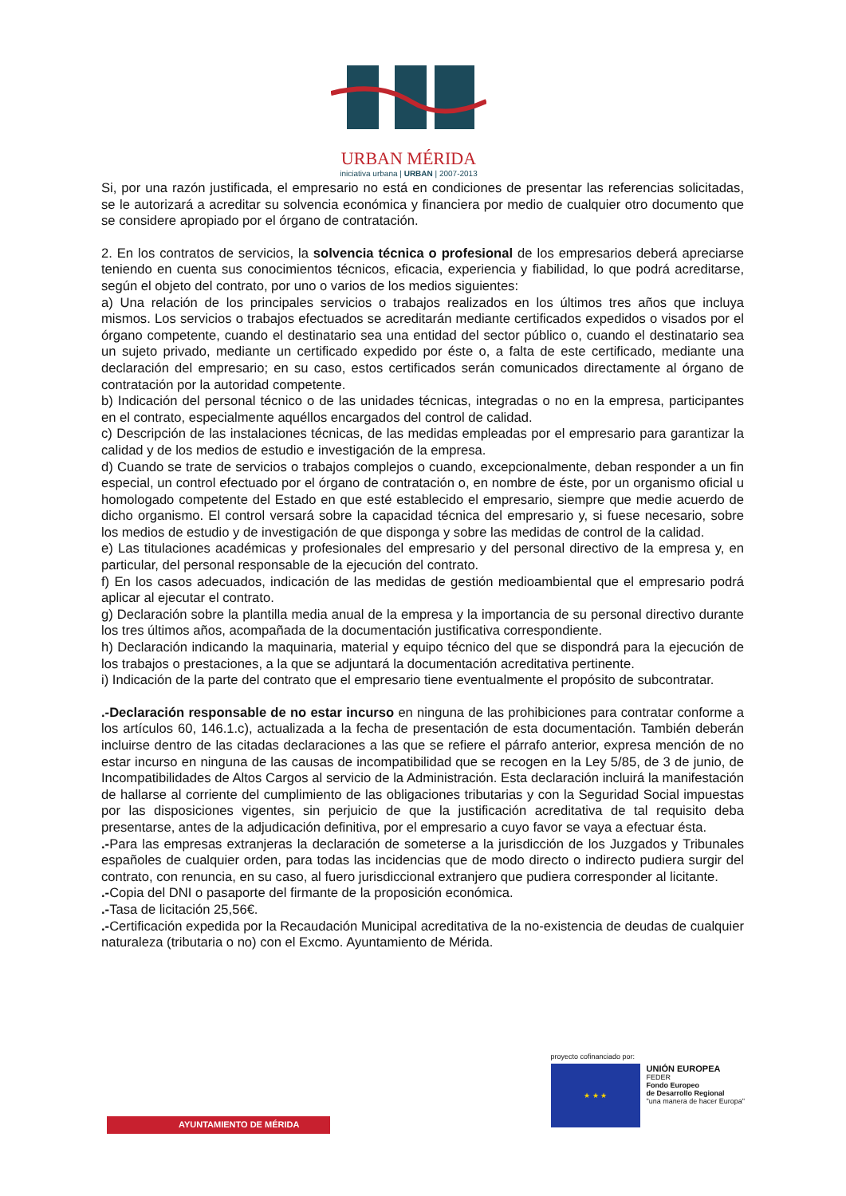URBAN MÉRIDA
iniciativa urbana | URBAN | 2007-2013
Si, por una razón justificada, el empresario no está en condiciones de presentar las referencias solicitadas, se le autorizará a acreditar su solvencia económica y financiera por medio de cualquier otro documento que se considere apropiado por el órgano de contratación.
2. En los contratos de servicios, la solvencia técnica o profesional de los empresarios deberá apreciarse teniendo en cuenta sus conocimientos técnicos, eficacia, experiencia y fiabilidad, lo que podrá acreditarse, según el objeto del contrato, por uno o varios de los medios siguientes:
a) Una relación de los principales servicios o trabajos realizados en los últimos tres años que incluya mismos. Los servicios o trabajos efectuados se acreditarán mediante certificados expedidos o visados por el órgano competente, cuando el destinatario sea una entidad del sector público o, cuando el destinatario sea un sujeto privado, mediante un certificado expedido por éste o, a falta de este certificado, mediante una declaración del empresario; en su caso, estos certificados serán comunicados directamente al órgano de contratación por la autoridad competente.
b) Indicación del personal técnico o de las unidades técnicas, integradas o no en la empresa, participantes en el contrato, especialmente aquéllos encargados del control de calidad.
c) Descripción de las instalaciones técnicas, de las medidas empleadas por el empresario para garantizar la calidad y de los medios de estudio e investigación de la empresa.
d) Cuando se trate de servicios o trabajos complejos o cuando, excepcionalmente, deban responder a un fin especial, un control efectuado por el órgano de contratación o, en nombre de éste, por un organismo oficial u homologado competente del Estado en que esté establecido el empresario, siempre que medie acuerdo de dicho organismo. El control versará sobre la capacidad técnica del empresario y, si fuese necesario, sobre los medios de estudio y de investigación de que disponga y sobre las medidas de control de la calidad.
e) Las titulaciones académicas y profesionales del empresario y del personal directivo de la empresa y, en particular, del personal responsable de la ejecución del contrato.
f) En los casos adecuados, indicación de las medidas de gestión medioambiental que el empresario podrá aplicar al ejecutar el contrato.
g) Declaración sobre la plantilla media anual de la empresa y la importancia de su personal directivo durante los tres últimos años, acompañada de la documentación justificativa correspondiente.
h) Declaración indicando la maquinaria, material y equipo técnico del que se dispondrá para la ejecución de los trabajos o prestaciones, a la que se adjuntará la documentación acreditativa pertinente.
i) Indicación de la parte del contrato que el empresario tiene eventualmente el propósito de subcontratar.
.-Declaración responsable de no estar incurso en ninguna de las prohibiciones para contratar conforme a los artículos 60, 146.1.c), actualizada a la fecha de presentación de esta documentación. También deberán incluirse dentro de las citadas declaraciones a las que se refiere el párrafo anterior, expresa mención de no estar incurso en ninguna de las causas de incompatibilidad que se recogen en la Ley 5/85, de 3 de junio, de Incompatibilidades de Altos Cargos al servicio de la Administración. Esta declaración incluirá la manifestación de hallarse al corriente del cumplimiento de las obligaciones tributarias y con la Seguridad Social impuestas por las disposiciones vigentes, sin perjuicio de que la justificación acreditativa de tal requisito deba presentarse, antes de la adjudicación definitiva, por el empresario a cuyo favor se vaya a efectuar ésta.
.-Para las empresas extranjeras la declaración de someterse a la jurisdicción de los Juzgados y Tribunales españoles de cualquier orden, para todas las incidencias que de modo directo o indirecto pudiera surgir del contrato, con renuncia, en su caso, al fuero jurisdiccional extranjero que pudiera corresponder al licitante.
.-Copia del DNI o pasaporte del firmante de la proposición económica.
.-Tasa de licitación 25,56€.
.-Certificación expedida por la Recaudación Municipal acreditativa de la no-existencia de deudas de cualquier naturaleza (tributaria o no) con el Excmo. Ayuntamiento de Mérida.
AYUNTAMIENTO DE MÉRIDA
proyecto cofinanciado por:
★ ★ ★
UNIÓN EUROPEA
FEDER
Fondo Europeo
de Desarrollo Regional
"una manera de hacer Europa"